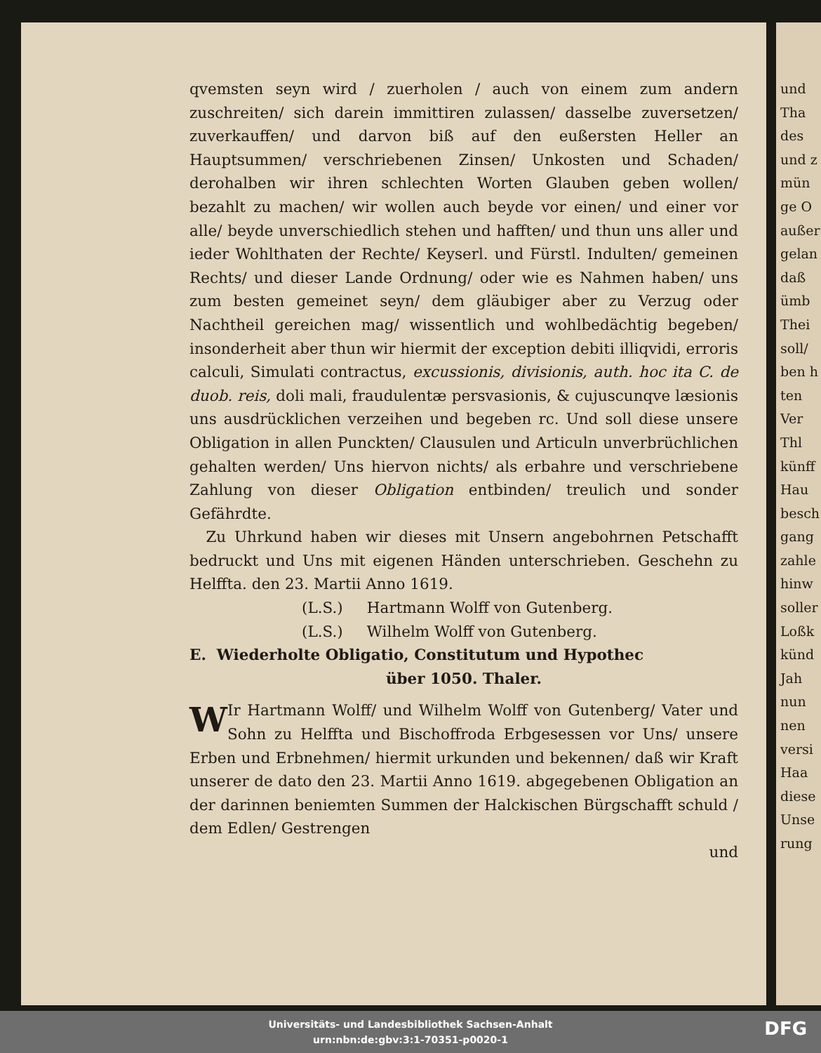qvemsten seyn wird / zuerholen / auch von einem zum andern zuschreiten/ sich darein immittiren zulassen/ dasselbe zuversetzen/ zuverkauffen/ und darvon biß auf den eußersten Heller an Hauptsummen/ verschriebenen Zinsen/ Unkosten und Schaden/ derohalben wir ihren schlechten Worten Glauben geben wollen/ bezahlt zu machen/ wir wollen auch beyde vor einen/ und einer vor alle/ beyde unverschiedlich stehen und hafften/ und thun uns aller und ieder Wohlthaten der Rechte/ Keyserl. und Fürstl. Indulten/ gemeinen Rechts/ und dieser Lande Ordnung/ oder wie es Nahmen haben/ uns zum besten gemeinet seyn/ dem gläubiger aber zu Verzug oder Nachtheil gereichen mag/ wissentlich und wohlbedächtig begeben/ insonderheit aber thun wir hiermit der exception debiti illiqvidi, erroris calculi, Simulati contractus, excussionis, divisionis, auth. hoc ita C. de duob. reis, doli mali, fraudulentæ persvasionis, & cujuscunqve læsionis uns ausdrücklichen verzeihen und begeben rc. Und soll diese unsere Obligation in allen Punckten/ Clausulen und Articuln unverbrüchlichen gehalten werden/ Uns hiervon nichts/ als erbahre und verschriebene Zahlung von dieser Obligation entbinden/ treulich und sonder Gefährdte.
Zu Uhrkund haben wir dieses mit Unsern angebohrnen Petschafft bedruckt und Uns mit eigenen Händen unterschrieben. Geschehn zu Helffta. den 23. Martii Anno 1619.
(L.S.) Hartmann Wolff von Gutenberg.
(L.S.) Wilhelm Wolff von Gutenberg.
E. Wiederholte Obligatio, Constitutum und Hypothec
über 1050. Thaler.
WIr Hartmann Wolff/ und Wilhelm Wolff von Gutenberg/ Vater und Sohn zu Helffta und Bischoffroda Erbgesessen vor Uns/ unsere Erben und Erbnehmen/ hiermit urkunden und bekennen/ daß wir Kraft unserer de dato den 23. Martii Anno 1619. abgegebenen Obligation an der darinnen beniemten Summen der Halckischen Bürgschafft schuld / dem Edlen/ Gestrengen
und
und
Tha
des
und z
mün
ge O
außer
gelan
daß
ümb
Thei
soll/
ben h
ten
Ver
Thl
künff
Hau
besch
gang
zahle
hinw
soller
Loßk
künd
Jah
nun
nen
versi
Haa
diese
Unse
rung
Universitäts- und Landesbibliothek Sachsen-Anhalt
urn:nbn:de:gbv:3:1-70351-p0020-1
DFG